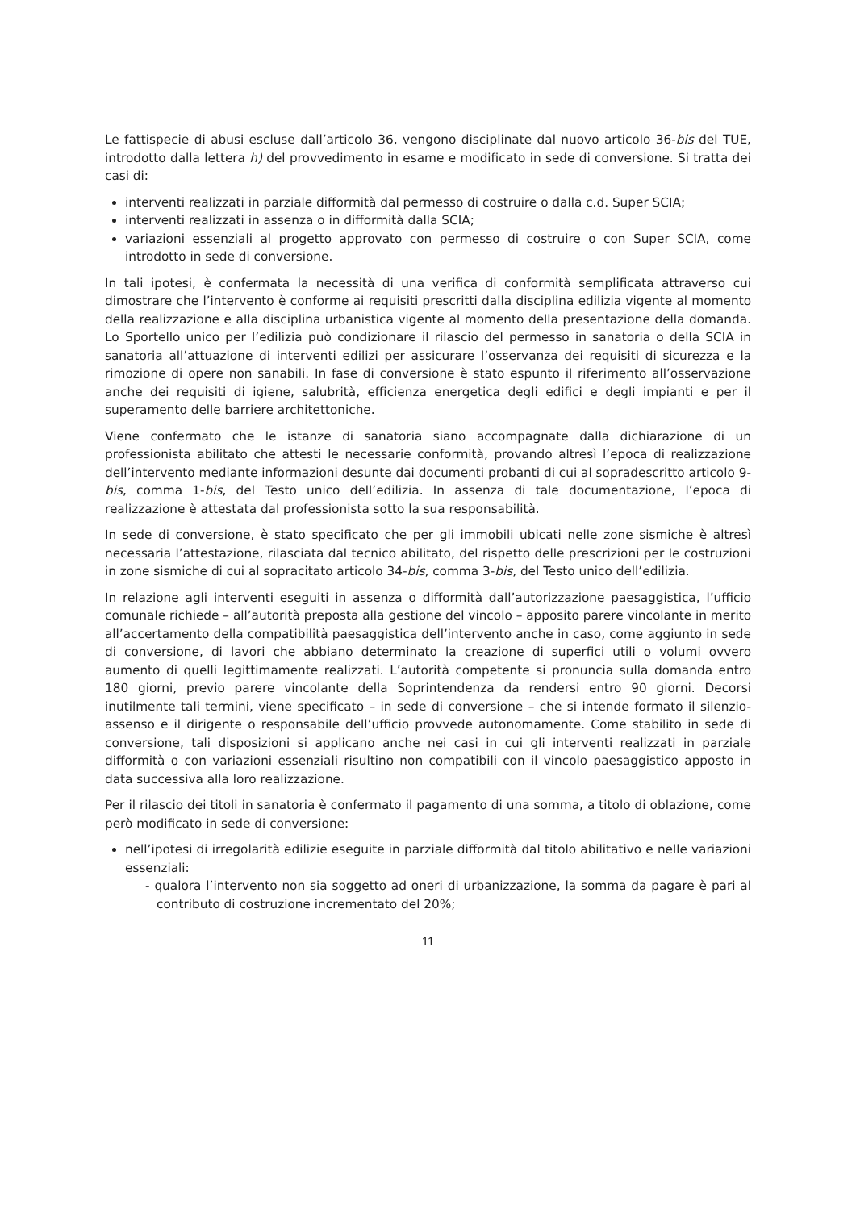Le fattispecie di abusi escluse dall’articolo 36, vengono disciplinate dal nuovo articolo 36-bis del TUE, introdotto dalla lettera h) del provvedimento in esame e modificato in sede di conversione. Si tratta dei casi di:
interventi realizzati in parziale difformità dal permesso di costruire o dalla c.d. Super SCIA;
interventi realizzati in assenza o in difformità dalla SCIA;
variazioni essenziali al progetto approvato con permesso di costruire o con Super SCIA, come introdotto in sede di conversione.
In tali ipotesi, è confermata la necessità di una verifica di conformità semplificata attraverso cui dimostrare che l’intervento è conforme ai requisiti prescritti dalla disciplina edilizia vigente al momento della realizzazione e alla disciplina urbanistica vigente al momento della presentazione della domanda. Lo Sportello unico per l’edilizia può condizionare il rilascio del permesso in sanatoria o della SCIA in sanatoria all’attuazione di interventi edilizi per assicurare l’osservanza dei requisiti di sicurezza e la rimozione di opere non sanabili. In fase di conversione è stato espunto il riferimento all’osservazione anche dei requisiti di igiene, salubrità, efficienza energetica degli edifici e degli impianti e per il superamento delle barriere architettoniche.
Viene confermato che le istanze di sanatoria siano accompagnate dalla dichiarazione di un professionista abilitato che attesti le necessarie conformità, provando altresì l’epoca di realizzazione dell’intervento mediante informazioni desunte dai documenti probanti di cui al sopradescritto articolo 9-bis, comma 1-bis, del Testo unico dell’edilizia. In assenza di tale documentazione, l’epoca di realizzazione è attestata dal professionista sotto la sua responsabilità.
In sede di conversione, è stato specificato che per gli immobili ubicati nelle zone sismiche è altresì necessaria l’attestazione, rilasciata dal tecnico abilitato, del rispetto delle prescrizioni per le costruzioni in zone sismiche di cui al sopracitato articolo 34-bis, comma 3-bis, del Testo unico dell’edilizia.
In relazione agli interventi eseguiti in assenza o difformità dall’autorizzazione paesaggistica, l’ufficio comunale richiede – all’autorità preposta alla gestione del vincolo – apposito parere vincolante in merito all’accertamento della compatibilità paesaggistica dell’intervento anche in caso, come aggiunto in sede di conversione, di lavori che abbiano determinato la creazione di superfici utili o volumi ovvero aumento di quelli legittimamente realizzati. L’autorità competente si pronuncia sulla domanda entro 180 giorni, previo parere vincolante della Soprintendenza da rendersi entro 90 giorni. Decorsi inutilmente tali termini, viene specificato – in sede di conversione – che si intende formato il silenzio-assenso e il dirigente o responsabile dell’ufficio provvede autonomamente. Come stabilito in sede di conversione, tali disposizioni si applicano anche nei casi in cui gli interventi realizzati in parziale difformità o con variazioni essenziali risultino non compatibili con il vincolo paesaggistico apposto in data successiva alla loro realizzazione.
Per il rilascio dei titoli in sanatoria è confermato il pagamento di una somma, a titolo di oblazione, come però modificato in sede di conversione:
nell’ipotesi di irregolarità edilizie eseguite in parziale difformità dal titolo abilitativo e nelle variazioni essenziali:
- qualora l’intervento non sia soggetto ad oneri di urbanizzazione, la somma da pagare è pari al contributo di costruzione incrementato del 20%;
11